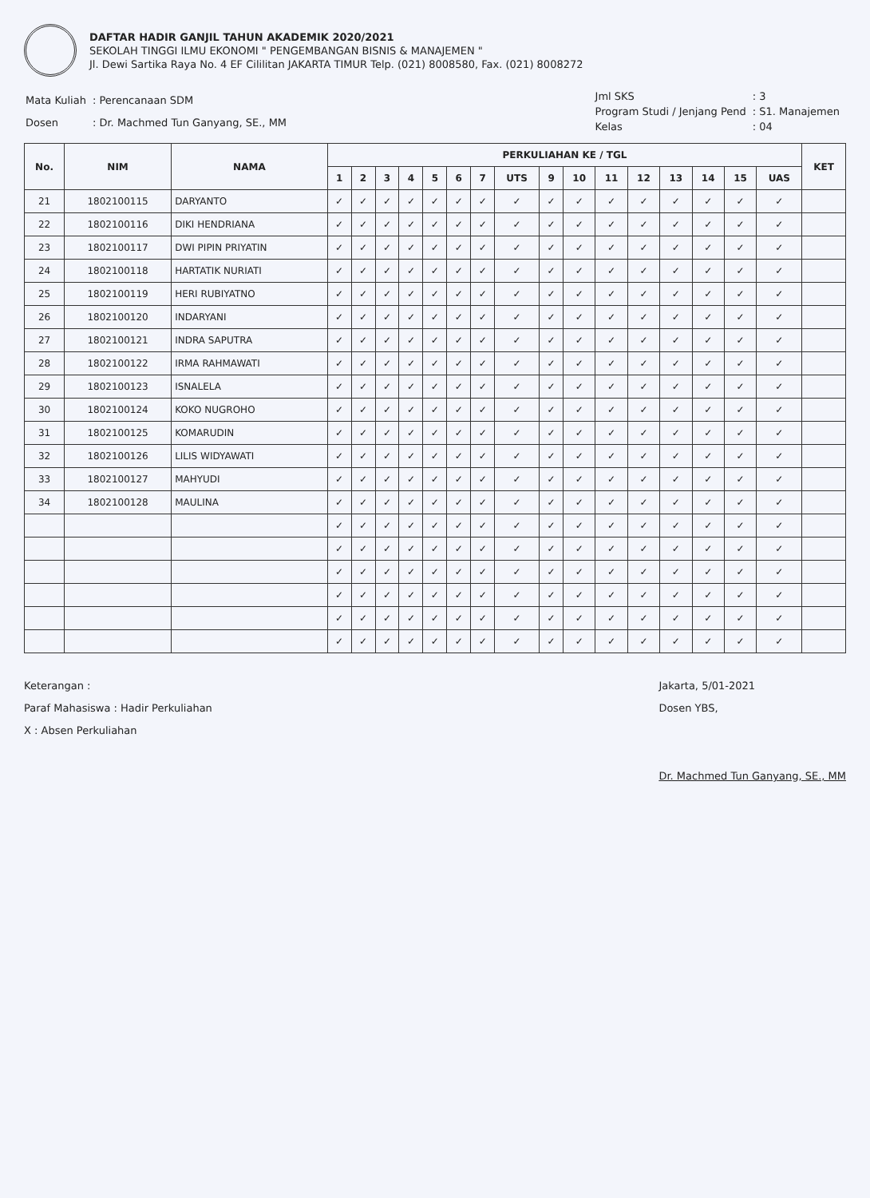DAFTAR HADIR GANJIL TAHUN AKADEMIK 2020/2021
SEKOLAH TINGGI ILMU EKONOMI " PENGEMBANGAN BISNIS & MANAJEMEN "
Jl. Dewi Sartika Raya No. 4 EF Cililitan JAKARTA TIMUR Telp. (021) 8008580, Fax. (021) 8008272
| Mata Kuliah | : Perencanaan SDM |
| Dosen | : Dr. Machmed Tun Ganyang, SE., MM |
| Jml SKS | : 3 |
| Program Studi / Jenjang Pend | : S1. Manajemen |
| Kelas | : 04 |
| No. | NIM | NAMA | PERKULIAHAN KE / TGL | | | | | | | | | | | | | | | | KET |
| --- | --- | --- | --- | --- | --- | --- | --- | --- | --- | --- | --- | --- | --- | --- | --- | --- | --- | --- | --- |
| | | | 1 | 2 | 3 | 4 | 5 | 6 | 7 | UTS | 9 | 10 | 11 | 12 | 13 | 14 | 15 | UAS | |
| 21 | 1802100115 | DARYANTO | ✓ | ✓ | ✓ | ✓ | ✓ | ✓ | ✓ | ✓ | ✓ | ✓ | ✓ | ✓ | ✓ | ✓ | ✓ | ✓ | |
| 22 | 1802100116 | DIKI HENDRIANA | ✓ | ✓ | ✓ | ✓ | ✓ | ✓ | ✓ | ✓ | ✓ | ✓ | ✓ | ✓ | ✓ | ✓ | ✓ | ✓ | |
| 23 | 1802100117 | DWI PIPIN PRIYATIN | ✓ | ✓ | ✓ | ✓ | ✓ | ✓ | ✓ | ✓ | ✓ | ✓ | ✓ | ✓ | ✓ | ✓ | ✓ | ✓ | |
| 24 | 1802100118 | HARTATIK NURIATI | ✓ | ✓ | ✓ | ✓ | ✓ | ✓ | ✓ | ✓ | ✓ | ✓ | ✓ | ✓ | ✓ | ✓ | ✓ | ✓ | |
| 25 | 1802100119 | HERI RUBIYATNO | ✓ | ✓ | ✓ | ✓ | ✓ | ✓ | ✓ | ✓ | ✓ | ✓ | ✓ | ✓ | ✓ | ✓ | ✓ | ✓ | |
| 26 | 1802100120 | INDARYANI | ✓ | ✓ | ✓ | ✓ | ✓ | ✓ | ✓ | ✓ | ✓ | ✓ | ✓ | ✓ | ✓ | ✓ | ✓ | ✓ | |
| 27 | 1802100121 | INDRA SAPUTRA | ✓ | ✓ | ✓ | ✓ | ✓ | ✓ | ✓ | ✓ | ✓ | ✓ | ✓ | ✓ | ✓ | ✓ | ✓ | ✓ | |
| 28 | 1802100122 | IRMA RAHMAWATI | ✓ | ✓ | ✓ | ✓ | ✓ | ✓ | ✓ | ✓ | ✓ | ✓ | ✓ | ✓ | ✓ | ✓ | ✓ | ✓ | |
| 29 | 1802100123 | ISNALELA | ✓ | ✓ | ✓ | ✓ | ✓ | ✓ | ✓ | ✓ | ✓ | ✓ | ✓ | ✓ | ✓ | ✓ | ✓ | ✓ | |
| 30 | 1802100124 | KOKO NUGROHO | ✓ | ✓ | ✓ | ✓ | ✓ | ✓ | ✓ | ✓ | ✓ | ✓ | ✓ | ✓ | ✓ | ✓ | ✓ | ✓ | |
| 31 | 1802100125 | KOMARUDIN | ✓ | ✓ | ✓ | ✓ | ✓ | ✓ | ✓ | ✓ | ✓ | ✓ | ✓ | ✓ | ✓ | ✓ | ✓ | ✓ | |
| 32 | 1802100126 | LILIS WIDYAWATI | ✓ | ✓ | ✓ | ✓ | ✓ | ✓ | ✓ | ✓ | ✓ | ✓ | ✓ | ✓ | ✓ | ✓ | ✓ | ✓ | |
| 33 | 1802100127 | MAHYUDI | ✓ | ✓ | ✓ | ✓ | ✓ | ✓ | ✓ | ✓ | ✓ | ✓ | ✓ | ✓ | ✓ | ✓ | ✓ | ✓ | |
| 34 | 1802100128 | MAULINA | ✓ | ✓ | ✓ | ✓ | ✓ | ✓ | ✓ | ✓ | ✓ | ✓ | ✓ | ✓ | ✓ | ✓ | ✓ | ✓ | |
| | | | ✓ | ✓ | ✓ | ✓ | ✓ | ✓ | ✓ | ✓ | ✓ | ✓ | ✓ | ✓ | ✓ | ✓ | ✓ | ✓ | |
| | | | ✓ | ✓ | ✓ | ✓ | ✓ | ✓ | ✓ | ✓ | ✓ | ✓ | ✓ | ✓ | ✓ | ✓ | ✓ | ✓ | |
| | | | ✓ | ✓ | ✓ | ✓ | ✓ | ✓ | ✓ | ✓ | ✓ | ✓ | ✓ | ✓ | ✓ | ✓ | ✓ | ✓ | |
| | | | ✓ | ✓ | ✓ | ✓ | ✓ | ✓ | ✓ | ✓ | ✓ | ✓ | ✓ | ✓ | ✓ | ✓ | ✓ | ✓ | |
| | | | ✓ | ✓ | ✓ | ✓ | ✓ | ✓ | ✓ | ✓ | ✓ | ✓ | ✓ | ✓ | ✓ | ✓ | ✓ | ✓ | |
| | | | ✓ | ✓ | ✓ | ✓ | ✓ | ✓ | ✓ | ✓ | ✓ | ✓ | ✓ | ✓ | ✓ | ✓ | ✓ | ✓ | |
Keterangan :
Paraf Mahasiswa : Hadir Perkuliahan
X : Absen Perkuliahan
Jakarta, 5/01-2021
Dosen YBS,
Dr. Machmed Tun Ganyang, SE., MM